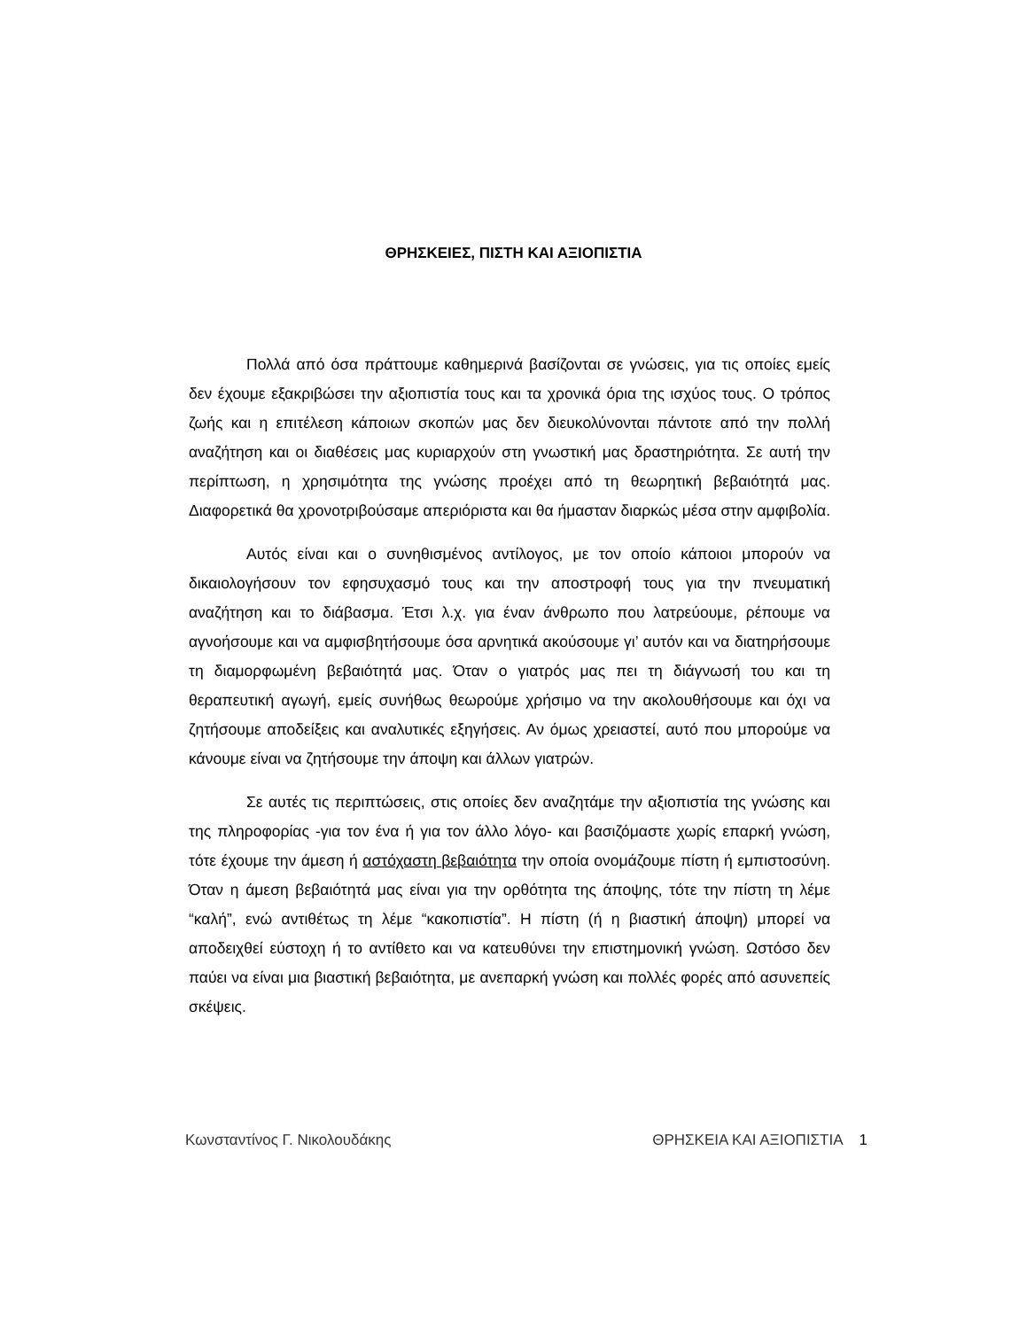ΘΡΗΣΚΕΙΕΣ, ΠΙΣΤΗ ΚΑΙ ΑΞΙΟΠΙΣΤΙΑ
Πολλά από όσα πράττουμε καθημερινά βασίζονται σε γνώσεις, για τις οποίες εμείς δεν έχουμε εξακριβώσει την αξιοπιστία τους και τα χρονικά όρια της ισχύος τους. Ο τρόπος ζωής και η επιτέλεση κάποιων σκοπών μας δεν διευκολύνονται πάντοτε από την πολλή αναζήτηση και οι διαθέσεις μας κυριαρχούν στη γνωστική μας δραστηριότητα. Σε αυτή την περίπτωση, η χρησιμότητα της γνώσης προέχει από τη θεωρητική βεβαιότητά μας. Διαφορετικά θα χρονοτριβούσαμε απεριόριστα και θα ήμασταν διαρκώς μέσα στην αμφιβολία.
Αυτός είναι και ο συνηθισμένος αντίλογος, με τον οποίο κάποιοι μπορούν να δικαιολογήσουν τον εφησυχασμό τους και την αποστροφή τους για την πνευματική αναζήτηση και το διάβασμα. Έτσι λ.χ. για έναν άνθρωπο που λατρεύουμε, ρέπουμε να αγνοήσουμε και να αμφισβητήσουμε όσα αρνητικά ακούσουμε γι’ αυτόν και να διατηρήσουμε τη διαμορφωμένη βεβαιότητά μας. Όταν ο γιατρός μας πει τη διάγνωσή του και τη θεραπευτική αγωγή, εμείς συνήθως θεωρούμε χρήσιμο να την ακολουθήσουμε και όχι να ζητήσουμε αποδείξεις και αναλυτικές εξηγήσεις. Αν όμως χρειαστεί, αυτό που μπορούμε να κάνουμε είναι να ζητήσουμε την άποψη και άλλων γιατρών.
Σε αυτές τις περιπτώσεις, στις οποίες δεν αναζητάμε την αξιοπιστία της γνώσης και της πληροφορίας -για τον ένα ή για τον άλλο λόγο- και βασιζόμαστε χωρίς επαρκή γνώση, τότε έχουμε την άμεση ή αστόχαστη βεβαιότητα την οποία ονομάζουμε πίστη ή εμπιστοσύνη. Όταν η άμεση βεβαιότητά μας είναι για την ορθότητα της άποψης, τότε την πίστη τη λέμε “καλή”, ενώ αντιθέτως τη λέμε “κακοπιστία”. Η πίστη (ή η βιαστική άποψη) μπορεί να αποδειχθεί εύστοχη ή το αντίθετο και να κατευθύνει την επιστημονική γνώση. Ωστόσο δεν παύει να είναι μια βιαστική βεβαιότητα, με ανεπαρκή γνώση και πολλές φορές από ασυνεπείς σκέψεις.
Κωνσταντίνος Γ. Νικολουδάκης ΘΡΗΣΚΕΙΑ ΚΑΙ ΑΞΙΟΠΙΣΤΙΑ 1